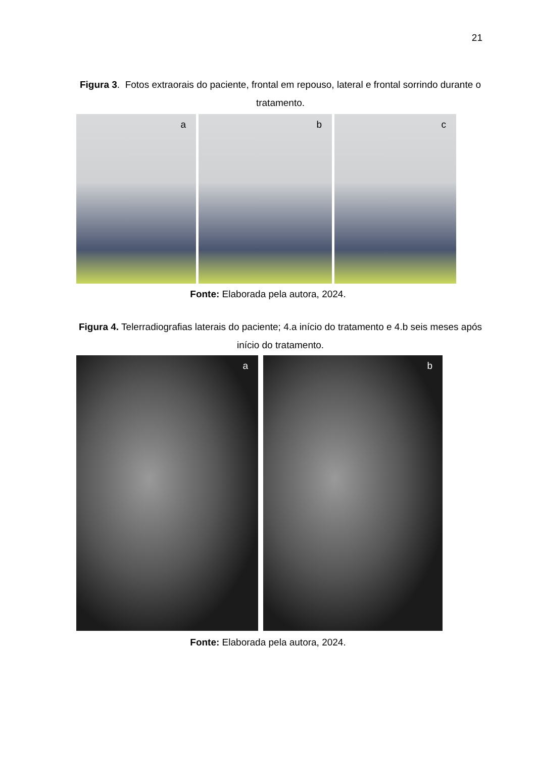21
Figura 3. Fotos extraorais do paciente, frontal em repouso, lateral e frontal sorrindo durante o tratamento.
a
b
c
Fonte: Elaborada pela autora, 2024.
Figura 4. Telerradiografias laterais do paciente; 4.a início do tratamento e 4.b seis meses após início do tratamento.
a
b
Fonte: Elaborada pela autora, 2024.